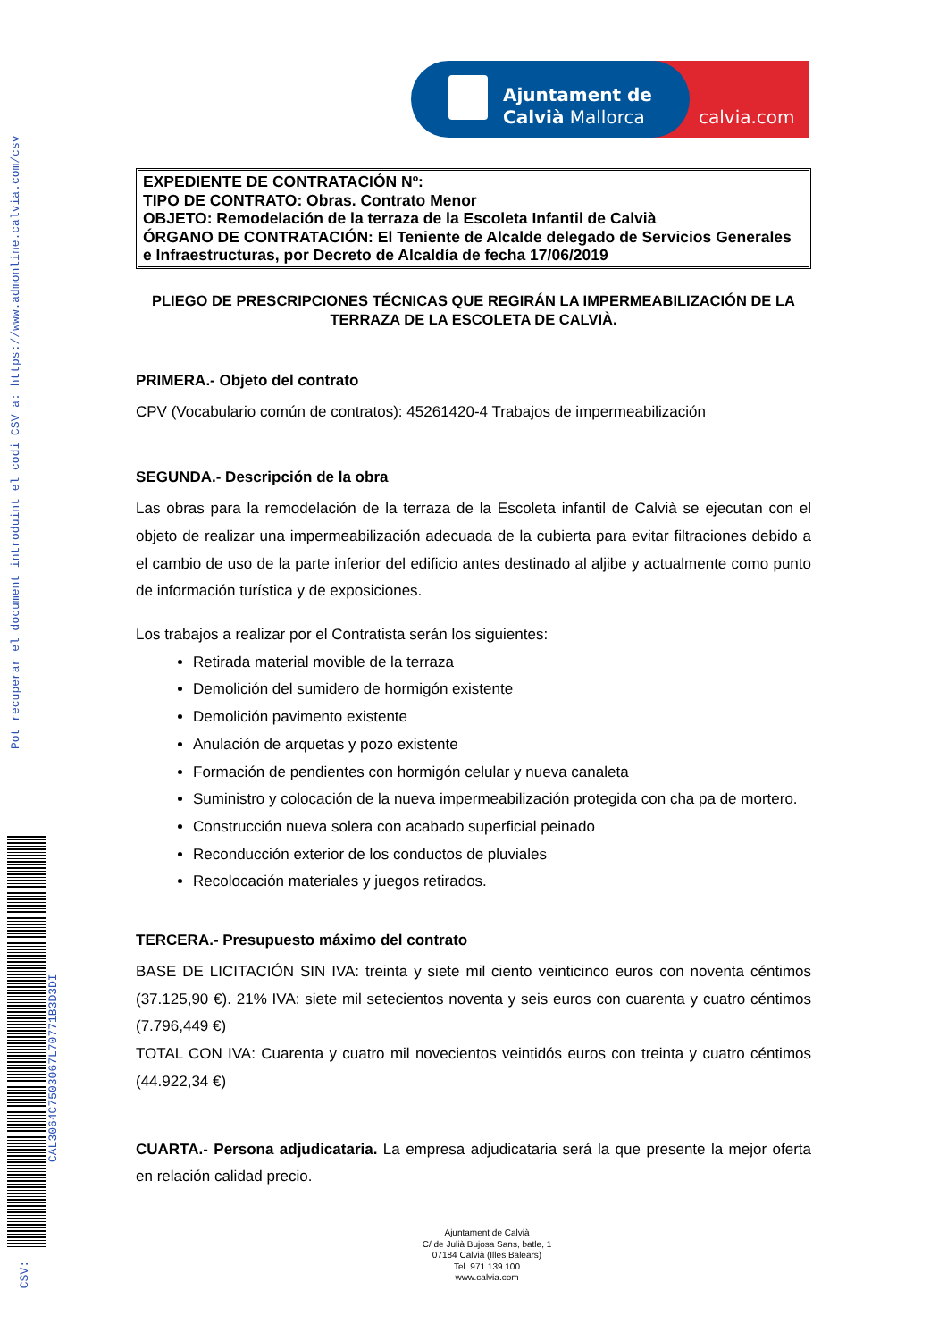Pot recuperar el document introduint el codi CSV a: https://www.admonline.calvia.com/csv
CAL3064C7503067L70771B3D3DI
CSV:
Ajuntament de
Calvià Mallorca
calvia.com
EXPEDIENTE DE CONTRATACIÓN Nº:
TIPO DE CONTRATO: Obras. Contrato Menor
OBJETO: Remodelación de la terraza de la Escoleta Infantil de Calvià
ÓRGANO DE CONTRATACIÓN: El Teniente de Alcalde delegado de Servicios Generales e Infraestructuras, por Decreto de Alcaldía de fecha 17/06/2019
PLIEGO DE PRESCRIPCIONES TÉCNICAS QUE REGIRÁN LA IMPERMEABILIZACIÓN DE LA TERRAZA DE LA ESCOLETA DE CALVIÀ.
PRIMERA.- Objeto del contrato
CPV (Vocabulario común de contratos): 45261420-4 Trabajos de impermeabilización
SEGUNDA.- Descripción de la obra
Las obras para la remodelación de la terraza de la Escoleta infantil de Calvià se ejecutan con el objeto de realizar una impermeabilización adecuada de la cubierta para evitar filtraciones debido a el cambio de uso de la parte inferior del edificio antes destinado al aljibe y actualmente como punto de información turística y de exposiciones.
Los trabajos a realizar por el Contratista serán los siguientes:
Retirada material movible de la terraza
Demolición del sumidero de hormigón existente
Demolición pavimento existente
Anulación de arquetas y pozo existente
Formación de pendientes con hormigón celular y nueva canaleta
Suministro y colocación de la nueva impermeabilización protegida con cha pa de mortero.
Construcción nueva solera con acabado superficial peinado
Reconducción exterior de los conductos de pluviales
Recolocación materiales y juegos retirados.
TERCERA.- Presupuesto máximo del contrato
BASE DE LICITACIÓN SIN IVA: treinta y siete mil ciento veinticinco euros con noventa céntimos (37.125,90 €). 21% IVA: siete mil setecientos noventa y seis euros con cuarenta y cuatro céntimos (7.796,449 €)
TOTAL CON IVA: Cuarenta y cuatro mil novecientos veintidós euros con treinta y cuatro céntimos (44.922,34 €)
CUARTA.- Persona adjudicataria. La empresa adjudicataria será la que presente la mejor oferta en relación calidad precio.
Ajuntament de Calvià
C/ de Julià Bujosa Sans, batle, 1
07184 Calvià (Illes Balears)
Tel. 971 139 100
www.calvia.com